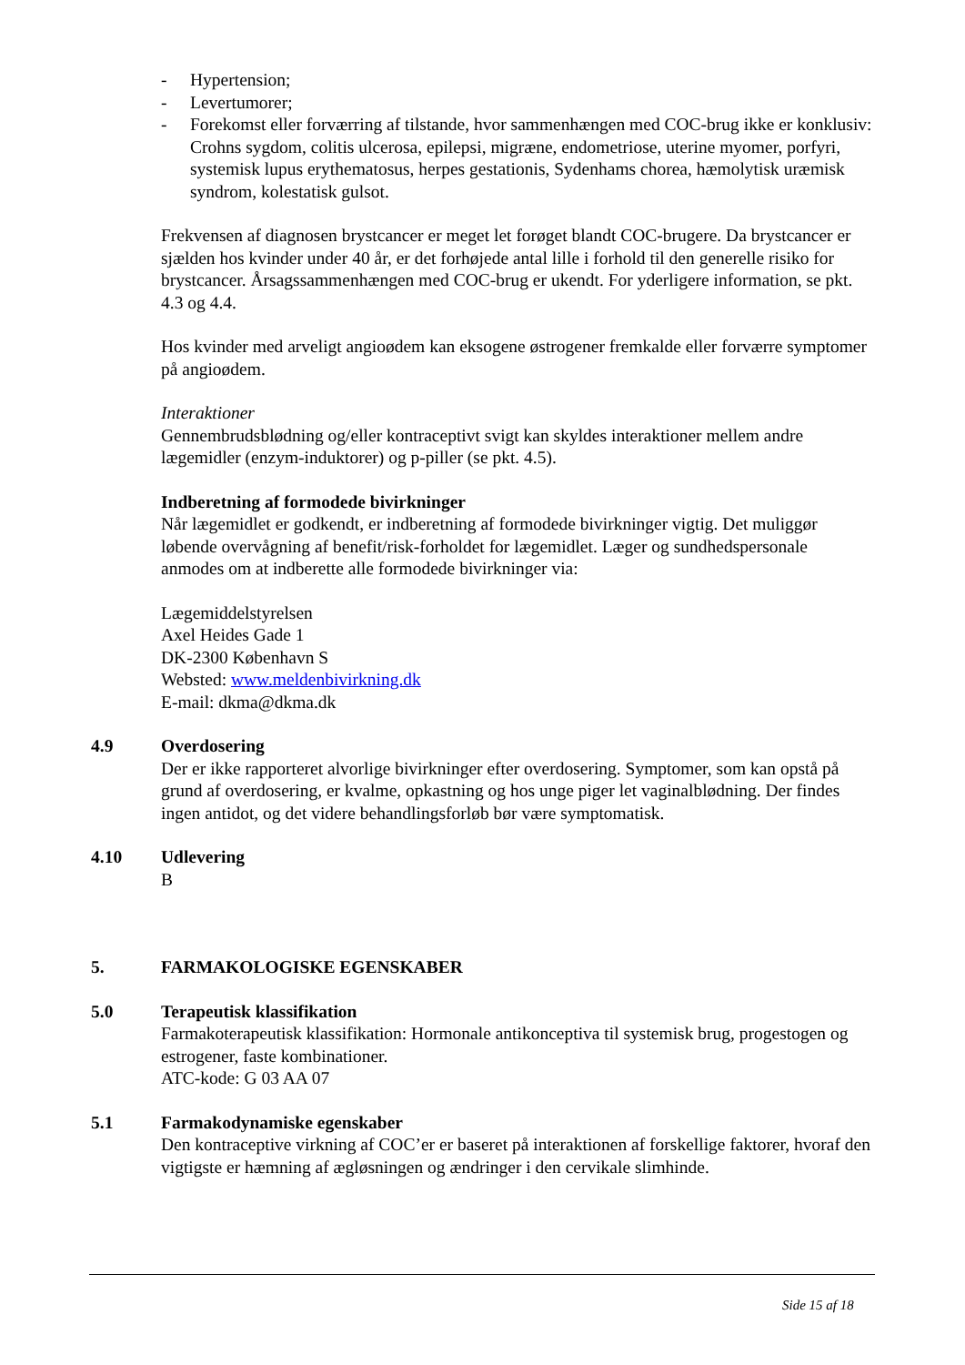- Hypertension;
- Levertumorer;
- Forekomst eller forværring af tilstande, hvor sammenhængen med COC-brug ikke er konklusiv: Crohns sygdom, colitis ulcerosa, epilepsi, migræne, endometriose, uterine myomer, porfyri, systemisk lupus erythematosus, herpes gestationis, Sydenhams chorea, hæmolytisk uræmisk syndrom, kolestatisk gulsot.
Frekvensen af diagnosen brystcancer er meget let forøget blandt COC-brugere. Da brystcancer er sjælden hos kvinder under 40 år, er det forhøjede antal lille i forhold til den generelle risiko for brystcancer. Årsagssammenhængen med COC-brug er ukendt. For yderligere information, se pkt. 4.3 og 4.4.
Hos kvinder med arveligt angioødem kan eksogene østrogener fremkalde eller forværre symptomer på angioødem.
Interaktioner
Gennembrudsblødning og/eller kontraceptivt svigt kan skyldes interaktioner mellem andre lægemidler (enzym-induktorer) og p-piller (se pkt. 4.5).
Indberetning af formodede bivirkninger
Når lægemidlet er godkendt, er indberetning af formodede bivirkninger vigtig. Det muliggør løbende overvågning af benefit/risk-forholdet for lægemidlet. Læger og sundhedspersonale anmodes om at indberette alle formodede bivirkninger via:
Lægemiddelstyrelsen
Axel Heides Gade 1
DK-2300 København S
Websted: www.meldenbivirkning.dk
E-mail: dkma@dkma.dk
4.9 Overdosering
Der er ikke rapporteret alvorlige bivirkninger efter overdosering. Symptomer, som kan opstå på grund af overdosering, er kvalme, opkastning og hos unge piger let vaginalblødning. Der findes ingen antidot, og det videre behandlingsforløb bør være symptomatisk.
4.10 Udlevering
B
5. FARMAKOLOGISKE EGENSKABER
5.0 Terapeutisk klassifikation
Farmakoterapeutisk klassifikation: Hormonale antikonceptiva til systemisk brug, progestogen og estrogener, faste kombinationer.
ATC-kode: G 03 AA 07
5.1 Farmakodynamiske egenskaber
Den kontraceptive virkning af COC’er er baseret på interaktionen af forskellige faktorer, hvoraf den vigtigste er hæmning af ægløsningen og ændringer i den cervikale slimhinde.
Side 15 af 18